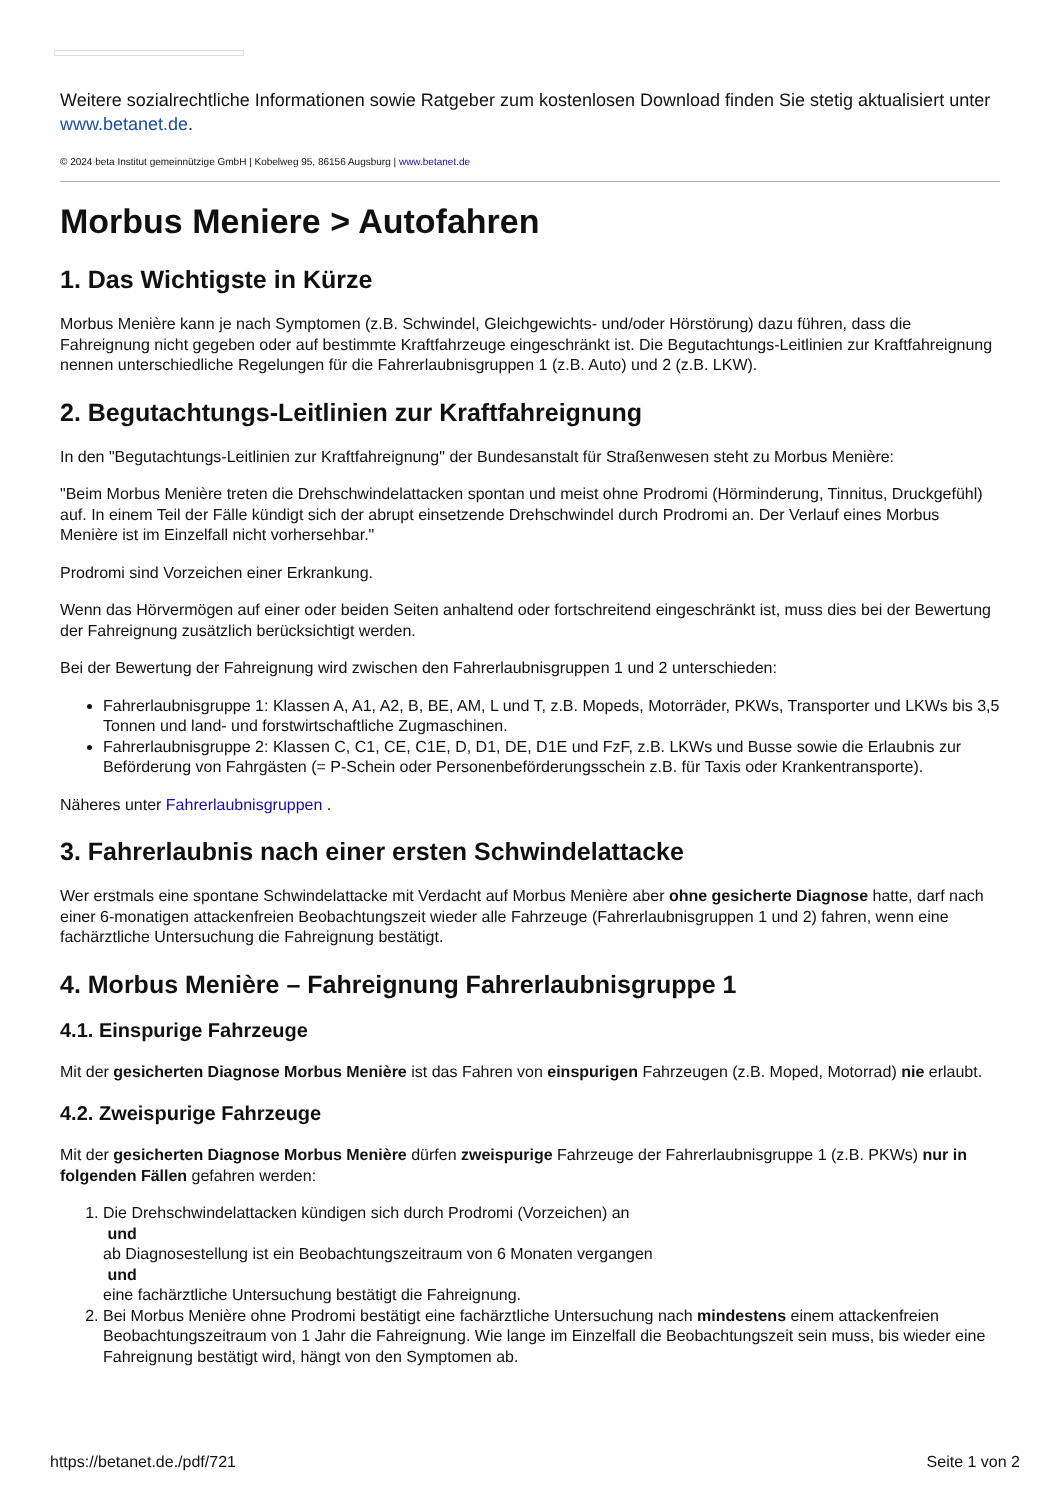Weitere sozialrechtliche Informationen sowie Ratgeber zum kostenlosen Download finden Sie stetig aktualisiert unter www.betanet.de.
© 2024 beta Institut gemeinnützige GmbH | Kobelweg 95, 86156 Augsburg | www.betanet.de
Morbus Meniere > Autofahren
1. Das Wichtigste in Kürze
Morbus Menière kann je nach Symptomen (z.B. Schwindel, Gleichgewichts- und/oder Hörstörung) dazu führen, dass die Fahreignung nicht gegeben oder auf bestimmte Kraftfahrzeuge eingeschränkt ist. Die Begutachtungs-Leitlinien zur Kraftfahreignung nennen unterschiedliche Regelungen für die Fahrerlaubnisgruppen 1 (z.B. Auto) und 2 (z.B. LKW).
2. Begutachtungs-Leitlinien zur Kraftfahreignung
In den "Begutachtungs-Leitlinien zur Kraftfahreignung" der Bundesanstalt für Straßenwesen steht zu Morbus Menière:
"Beim Morbus Menière treten die Drehschwindelattacken spontan und meist ohne Prodromi (Hörminderung, Tinnitus, Druckgefühl) auf. In einem Teil der Fälle kündigt sich der abrupt einsetzende Drehschwindel durch Prodromi an. Der Verlauf eines Morbus Menière ist im Einzelfall nicht vorhersehbar."
Prodromi sind Vorzeichen einer Erkrankung.
Wenn das Hörvermögen auf einer oder beiden Seiten anhaltend oder fortschreitend eingeschränkt ist, muss dies bei der Bewertung der Fahreignung zusätzlich berücksichtigt werden.
Bei der Bewertung der Fahreignung wird zwischen den Fahrerlaubnisgruppen 1 und 2 unterschieden:
Fahrerlaubnisgruppe 1: Klassen A, A1, A2, B, BE, AM, L und T, z.B. Mopeds, Motorräder, PKWs, Transporter und LKWs bis 3,5 Tonnen und land- und forstwirtschaftliche Zugmaschinen.
Fahrerlaubnisgruppe 2: Klassen C, C1, CE, C1E, D, D1, DE, D1E und FzF, z.B. LKWs und Busse sowie die Erlaubnis zur Beförderung von Fahrgästen (= P-Schein oder Personenbeförderungsschein z.B. für Taxis oder Krankentransporte).
Näheres unter Fahrerlaubnisgruppen .
3. Fahrerlaubnis nach einer ersten Schwindelattacke
Wer erstmals eine spontane Schwindelattacke mit Verdacht auf Morbus Menière aber ohne gesicherte Diagnose hatte, darf nach einer 6-monatigen attackenfreien Beobachtungszeit wieder alle Fahrzeuge (Fahrerlaubnisgruppen 1 und 2) fahren, wenn eine fachärztliche Untersuchung die Fahreignung bestätigt.
4. Morbus Menière – Fahreignung Fahrerlaubnisgruppe 1
4.1. Einspurige Fahrzeuge
Mit der gesicherten Diagnose Morbus Menière ist das Fahren von einspurigen Fahrzeugen (z.B. Moped, Motorrad) nie erlaubt.
4.2. Zweispurige Fahrzeuge
Mit der gesicherten Diagnose Morbus Menière dürfen zweispurige Fahrzeuge der Fahrerlaubnisgruppe 1 (z.B. PKWs) nur in folgenden Fällen gefahren werden:
1. Die Drehschwindelattacken kündigen sich durch Prodromi (Vorzeichen) an
und
ab Diagnosestellung ist ein Beobachtungszeitraum von 6 Monaten vergangen
und
eine fachärztliche Untersuchung bestätigt die Fahreignung.
2. Bei Morbus Menière ohne Prodromi bestätigt eine fachärztliche Untersuchung nach mindestens einem attackenfreien Beobachtungszeitraum von 1 Jahr die Fahreignung. Wie lange im Einzelfall die Beobachtungszeit sein muss, bis wieder eine Fahreignung bestätigt wird, hängt von den Symptomen ab.
https://betanet.de./pdf/721 Seite 1 von 2